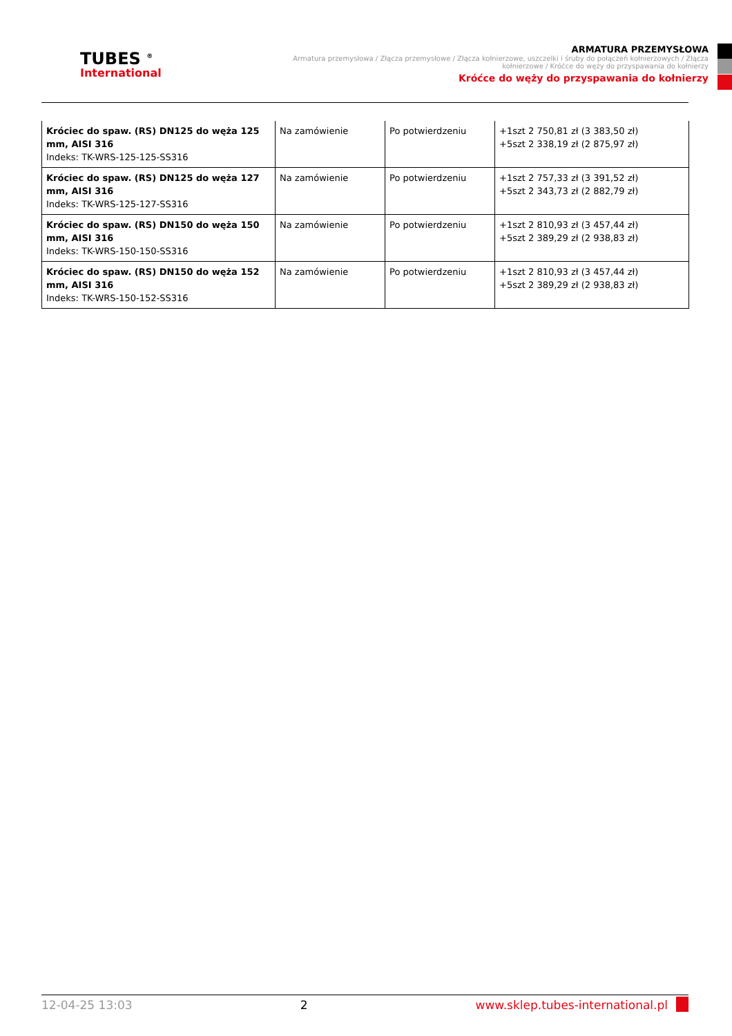TUBES <sup>®</sup>
International
ARMATURA PRZEMYSŁOWA
Armatura przemysłowa / Złącza przemysłowe / Złącza kołnierzowe, uszczelki i śruby do połączeń kołnierzowych / Złącza kołnierzowe / Króćce do węży do przyspawania do kołnierzy
Króćce do węży do przyspawania do kołnierzy
| Króciec do spaw. (RS) DN125 do węża 125 mm, AISI 316 Indeks: TK-WRS-125-125-SS316 | Na zamówienie | Po potwierdzeniu | +1szt 2 750,81 zł (3 383,50 zł) +5szt 2 338,19 zł (2 875,97 zł) |
| Króciec do spaw. (RS) DN125 do węża 127 mm, AISI 316 Indeks: TK-WRS-125-127-SS316 | Na zamówienie | Po potwierdzeniu | +1szt 2 757,33 zł (3 391,52 zł) +5szt 2 343,73 zł (2 882,79 zł) |
| Króciec do spaw. (RS) DN150 do węża 150 mm, AISI 316 Indeks: TK-WRS-150-150-SS316 | Na zamówienie | Po potwierdzeniu | +1szt 2 810,93 zł (3 457,44 zł) +5szt 2 389,29 zł (2 938,83 zł) |
| Króciec do spaw. (RS) DN150 do węża 152 mm, AISI 316 Indeks: TK-WRS-150-152-SS316 | Na zamówienie | Po potwierdzeniu | +1szt 2 810,93 zł (3 457,44 zł) +5szt 2 389,29 zł (2 938,83 zł) |
12-04-25 13:03 2 www.sklep.tubes-international.pl